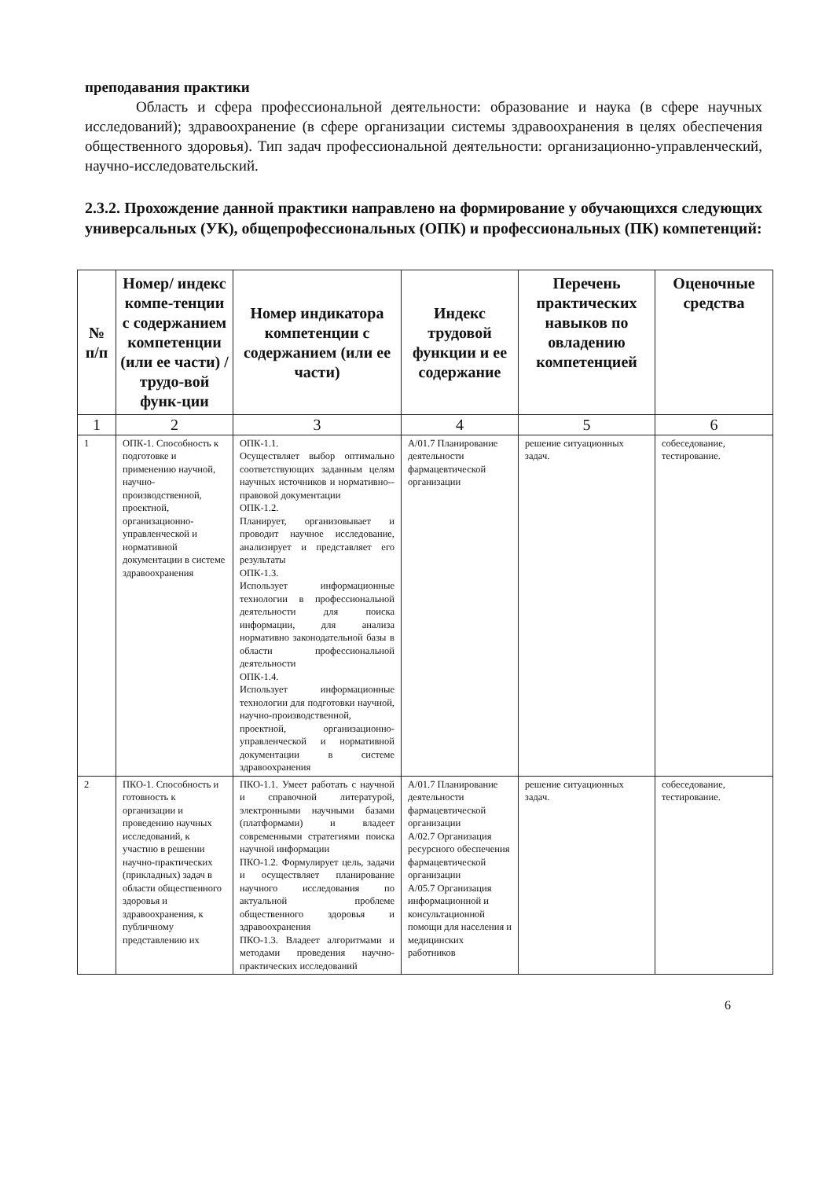преподавания практики
Область и сфера профессиональной деятельности: образование и наука (в сфере научных исследований); здравоохранение (в сфере организации системы здравоохранения в целях обеспечения общественного здоровья). Тип задач профессиональной деятельности: организационно-управленческий, научно-исследовательский.
2.3.2. Прохождение данной практики направлено на формирование у обучающихся следующих универсальных (УК), общепрофессиональных (ОПК) и профессиональных (ПК) компетенций:
| № п/п | Номер/ индекс компе-тенции с содержанием компетенции (или ее части) / трудо-вой функ-ции | Номер индикатора компетенции с содержанием (или ее части) | Индекс трудовой функции и ее содержание | Перечень практических навыков по овладению компетенцией | Оценочные средства |
| --- | --- | --- | --- | --- | --- |
| 1 | 2 | 3 | 4 | 5 | 6 |
| 1 | ОПК-1. Способность к подготовке и применению научной, научно-производственной, проектной, организационно-управленческой и нормативной документации в системе здравоохранения | ОПК-1.1. Осуществляет выбор оптимально соответствующих заданным целям научных источников и нормативно--правовой документации ОПК-1.2. Планирует, организовывает и проводит научное исследование, анализирует и представляет его результаты ОПК-1.3. Использует информационные технологии в профессиональной деятельности для поиска информации, для анализа нормативно законодательной базы в области профессиональной деятельности ОПК-1.4. Использует информационные технологии для подготовки научной, научно-производственной, проектной, организационно-управленческой и нормативной документации в системе здравоохранения | А/01.7 Планирование деятельности фармацевтической организации | решение ситуационных задач. | собеседование, тестирование. |
| 2 | ПКО-1. Способность и готовность к организации и проведению научных исследований, к участию в решении научно-практических (прикладных) задач в области общественного здоровья и здравоохранения, к публичному представлению их | ПКО-1.1. Умеет работать с научной и справочной литературой, электронными научными базами (платформами) и владеет современными стратегиями поиска научной информации ПКО-1.2. Формулирует цель, задачи и осуществляет планирование научного исследования по актуальной проблеме общественного здоровья и здравоохранения ПКО-1.3. Владеет алгоритмами и методами проведения научно-практических исследований | А/01.7 Планирование деятельности фармацевтической организации А/02.7 Организация ресурсного обеспечения фармацевтической организации А/05.7 Организация информационной и консультационной помощи для населения и медицинских работников | решение ситуационных задач. | собеседование, тестирование. |
6